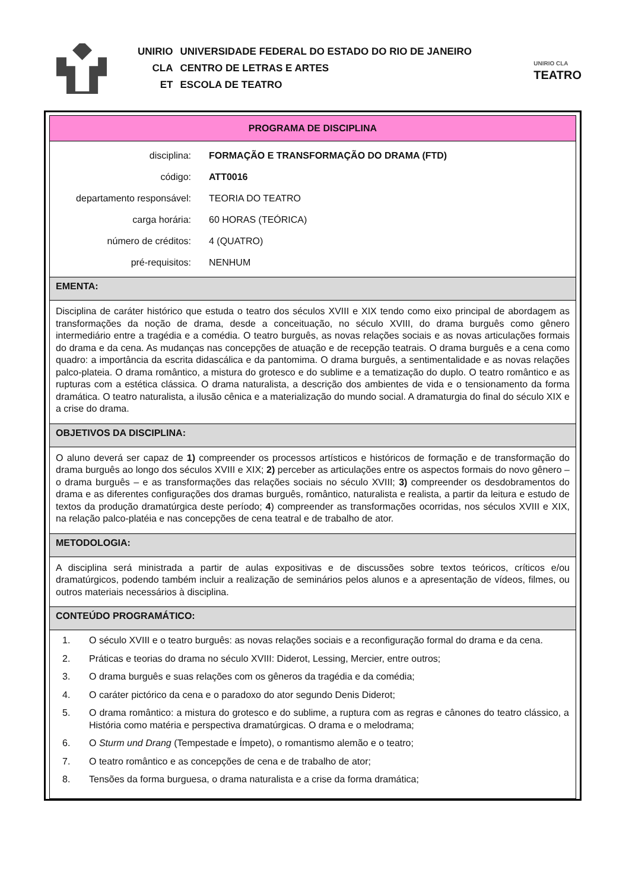| UNIRIO | UNIVERSIDADE FEDERAL DO ESTADO DO RIO DE JANEIRO |
| CLA | CENTRO DE LETRAS E ARTES |
| ET | ESCOLA DE TEATRO |
UNIRIO CLA
TEATRO
| PROGRAMA DE DISCIPLINA |
| / disciplina: / FORMAÇÃO E TRANSFORMAÇÃO DO DRAMA (FTD) / / código: / ATT0016 / / departamento responsável: / TEORIA DO TEATRO / / carga horária: / 60 HORAS (TEÓRICA) / / número de créditos: / 4 (QUATRO) / / pré-requisitos: / NENHUM / |
| EMENTA: |
| Disciplina de caráter histórico que estuda o teatro dos séculos XVIII e XIX tendo como eixo principal de abordagem as transformações da noção de drama, desde a conceituação, no século XVIII, do drama burguês como gênero intermediário entre a tragédia e a comédia. O teatro burguês, as novas relações sociais e as novas articulações formais do drama e da cena. As mudanças nas concepções de atuação e de recepção teatrais. O drama burguês e a cena como quadro: a importância da escrita didascálica e da pantomima. O drama burguês, a sentimentalidade e as novas relações palco-plateia. O drama romântico, a mistura do grotesco e do sublime e a tematização do duplo. O teatro romântico e as rupturas com a estética clássica. O drama naturalista, a descrição dos ambientes de vida e o tensionamento da forma dramática. O teatro naturalista, a ilusão cênica e a materialização do mundo social. A dramaturgia do final do século XIX e a crise do drama. |
| OBJETIVOS DA DISCIPLINA: |
| O aluno deverá ser capaz de 1) compreender os processos artísticos e históricos de formação e de transformação do drama burguês ao longo dos séculos XVIII e XIX; 2) perceber as articulações entre os aspectos formais do novo gênero – o drama burguês – e as transformações das relações sociais no século XVIII; 3) compreender os desdobramentos do drama e as diferentes configurações dos dramas burguês, romântico, naturalista e realista, a partir da leitura e estudo de textos da produção dramatúrgica deste período; 4 ) compreender as transformações ocorridas, nos séculos XVIII e XIX, na relação palco-platéia e nas concepções de cena teatral e de trabalho de ator. |
| METODOLOGIA: |
| A disciplina será ministrada a partir de aulas expositivas e de discussões sobre textos teóricos, críticos e/ou dramatúrgicos, podendo também incluir a realização de seminários pelos alunos e a apresentação de vídeos, filmes, ou outros materiais necessários à disciplina. |
| CONTEÚDO PROGRAMÁTICO: |
| 1. O século XVIII e o teatro burguês: as novas relações sociais e a reconfiguração formal do drama e da cena. 2. Práticas e teorias do drama no século XVIII: Diderot, Lessing, Mercier, entre outros; 3. O drama burguês e suas relações com os gêneros da tragédia e da comédia; 4. O caráter pictórico da cena e o paradoxo do ator segundo Denis Diderot; 5. O drama romântico: a mistura do grotesco e do sublime, a ruptura com as regras e cânones do teatro clássico, a História como matéria e perspectiva dramatúrgicas. O drama e o melodrama; 6. O Sturm und Drang (Tempestade e Ímpeto), o romantismo alemão e o teatro; 7. O teatro romântico e as concepções de cena e de trabalho de ator; 8. Tensões da forma burguesa, o drama naturalista e a crise da forma dramática; |